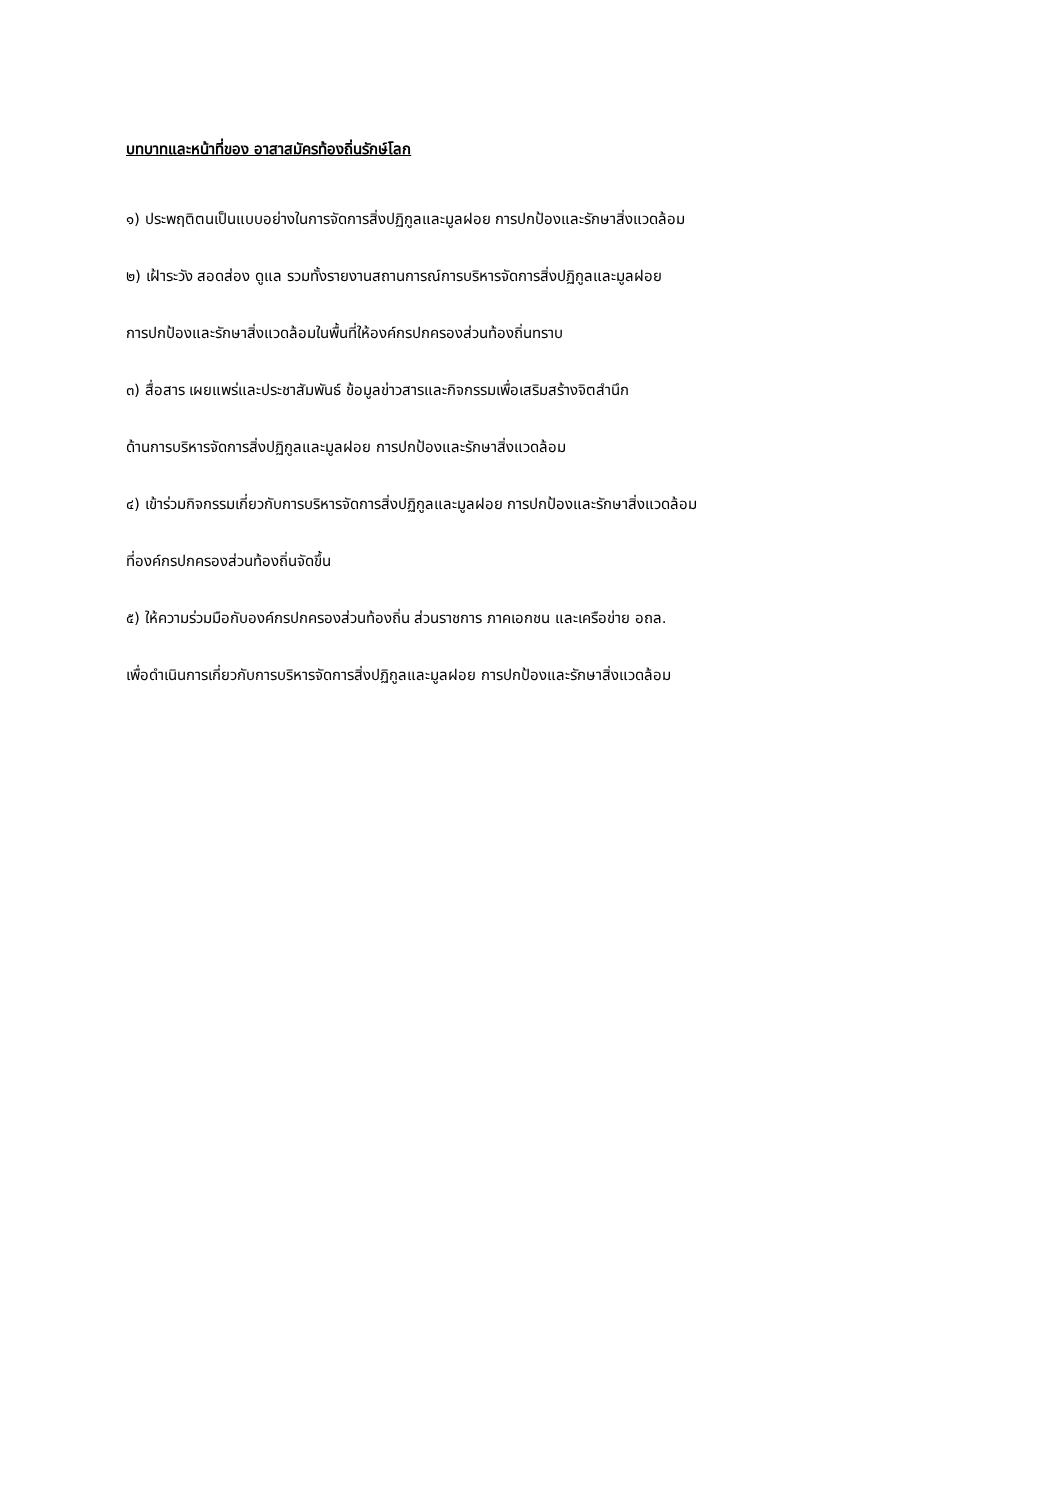บทบาทและหน้าที่ของ อาสาสมัครท้องถิ่นรักษ์โลก
๑) ประพฤติตนเป็นแบบอย่างในการจัดการสิ่งปฏิกูลและมูลฝอย การปกป้องและรักษาสิ่งแวดล้อม
๒) เฝ้าระวัง สอดส่อง ดูแล รวมทั้งรายงานสถานการณ์การบริหารจัดการสิ่งปฏิกูลและมูลฝอย
การปกป้องและรักษาสิ่งแวดล้อมในพื้นที่ให้องค์กรปกครองส่วนท้องถิ่นทราบ
๓) สื่อสาร เผยแพร่และประชาสัมพันธ์ ข้อมูลข่าวสารและกิจกรรมเพื่อเสริมสร้างจิตสำนึก
ด้านการบริหารจัดการสิ่งปฏิกูลและมูลฝอย การปกป้องและรักษาสิ่งแวดล้อม
๔) เข้าร่วมกิจกรรมเกี่ยวกับการบริหารจัดการสิ่งปฏิกูลและมูลฝอย การปกป้องและรักษาสิ่งแวดล้อม
ที่องค์กรปกครองส่วนท้องถิ่นจัดขึ้น
๕) ให้ความร่วมมือกับองค์กรปกครองส่วนท้องถิ่น ส่วนราชการ ภาคเอกชน และเครือข่าย อถล.
เพื่อดำเนินการเกี่ยวกับการบริหารจัดการสิ่งปฏิกูลและมูลฝอย การปกป้องและรักษาสิ่งแวดล้อม